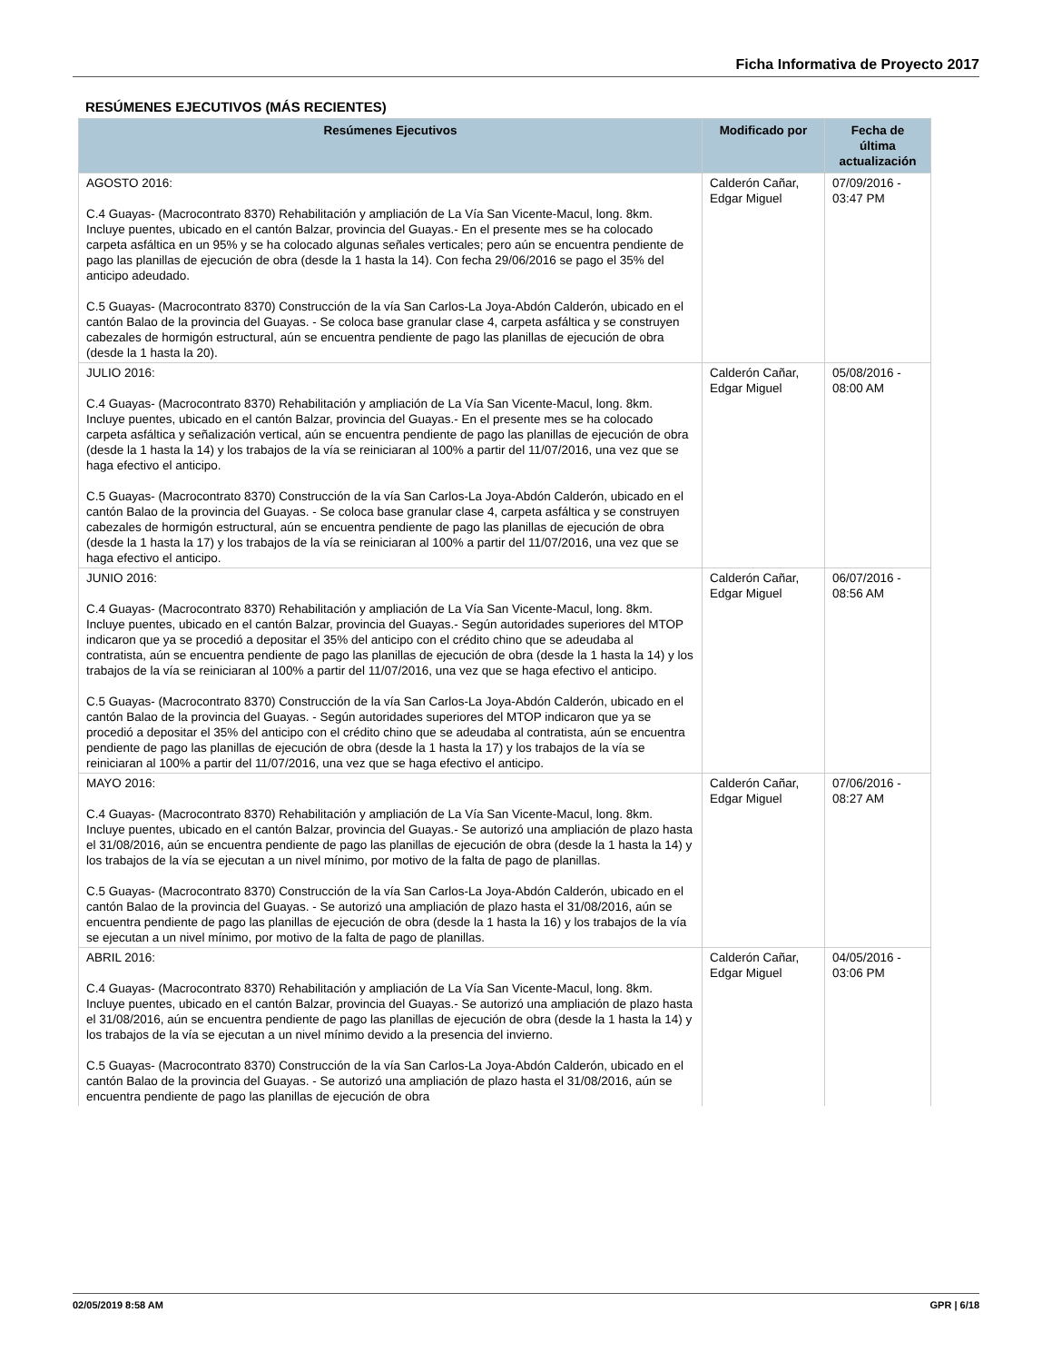Ficha Informativa de Proyecto 2017
RESÚMENES EJECUTIVOS (MÁS RECIENTES)
| Resúmenes Ejecutivos | Modificado por | Fecha de última actualización |
| --- | --- | --- |
| AGOSTO 2016: C.4 Guayas- (Macrocontrato 8370) Rehabilitación y ampliación de La Vía San Vicente-Macul, long. 8km. Incluye puentes, ubicado en el cantón Balzar, provincia del Guayas.- En el presente mes se ha colocado carpeta asfáltica en un 95% y se ha colocado algunas señales verticales; pero aún se encuentra pendiente de pago las planillas de ejecución de obra (desde la 1 hasta la 14). Con fecha 29/06/2016 se pago el 35% del anticipo adeudado. C.5 Guayas- (Macrocontrato 8370) Construcción de la vía San Carlos-La Joya-Abdón Calderón, ubicado en el cantón Balao de la provincia del Guayas. - Se coloca base granular clase 4, carpeta asfáltica y se construyen cabezales de hormigón estructural, aún se encuentra pendiente de pago las planillas de ejecución de obra (desde la 1 hasta la 20). | Calderón Cañar, Edgar Miguel | 07/09/2016 - 03:47 PM |
| JULIO 2016: C.4 Guayas- (Macrocontrato 8370) Rehabilitación y ampliación de La Vía San Vicente-Macul, long. 8km. Incluye puentes, ubicado en el cantón Balzar, provincia del Guayas.- En el presente mes se ha colocado carpeta asfáltica y señalización vertical, aún se encuentra pendiente de pago las planillas de ejecución de obra (desde la 1 hasta la 14) y los trabajos de la vía se reiniciaran al 100% a partir del 11/07/2016, una vez que se haga efectivo el anticipo. C.5 Guayas- (Macrocontrato 8370) Construcción de la vía San Carlos-La Joya-Abdón Calderón, ubicado en el cantón Balao de la provincia del Guayas. - Se coloca base granular clase 4, carpeta asfáltica y se construyen cabezales de hormigón estructural, aún se encuentra pendiente de pago las planillas de ejecución de obra (desde la 1 hasta la 17) y los trabajos de la vía se reiniciaran al 100% a partir del 11/07/2016, una vez que se haga efectivo el anticipo. | Calderón Cañar, Edgar Miguel | 05/08/2016 - 08:00 AM |
| JUNIO 2016: C.4 Guayas- (Macrocontrato 8370) Rehabilitación y ampliación de La Vía San Vicente-Macul, long. 8km. Incluye puentes, ubicado en el cantón Balzar, provincia del Guayas.- Según autoridades superiores del MTOP indicaron que ya se procedió a depositar el 35% del anticipo con el crédito chino que se adeudaba al contratista, aún se encuentra pendiente de pago las planillas de ejecución de obra (desde la 1 hasta la 14) y los trabajos de la vía se reiniciaran al 100% a partir del 11/07/2016, una vez que se haga efectivo el anticipo. C.5 Guayas- (Macrocontrato 8370) Construcción de la vía San Carlos-La Joya-Abdón Calderón, ubicado en el cantón Balao de la provincia del Guayas. - Según autoridades superiores del MTOP indicaron que ya se procedió a depositar el 35% del anticipo con el crédito chino que se adeudaba al contratista, aún se encuentra pendiente de pago las planillas de ejecución de obra (desde la 1 hasta la 17) y los trabajos de la vía se reiniciaran al 100% a partir del 11/07/2016, una vez que se haga efectivo el anticipo. | Calderón Cañar, Edgar Miguel | 06/07/2016 - 08:56 AM |
| MAYO 2016: C.4 Guayas- (Macrocontrato 8370) Rehabilitación y ampliación de La Vía San Vicente-Macul, long. 8km. Incluye puentes, ubicado en el cantón Balzar, provincia del Guayas.- Se autorizó una ampliación de plazo hasta el 31/08/2016, aún se encuentra pendiente de pago las planillas de ejecución de obra (desde la 1 hasta la 14) y los trabajos de la vía se ejecutan a un nivel mínimo, por motivo de la falta de pago de planillas. C.5 Guayas- (Macrocontrato 8370) Construcción de la vía San Carlos-La Joya-Abdón Calderón, ubicado en el cantón Balao de la provincia del Guayas. - Se autorizó una ampliación de plazo hasta el 31/08/2016, aún se encuentra pendiente de pago las planillas de ejecución de obra (desde la 1 hasta la 16) y los trabajos de la vía se ejecutan a un nivel mínimo, por motivo de la falta de pago de planillas. | Calderón Cañar, Edgar Miguel | 07/06/2016 - 08:27 AM |
| ABRIL 2016: C.4 Guayas- (Macrocontrato 8370) Rehabilitación y ampliación de La Vía San Vicente-Macul, long. 8km. Incluye puentes, ubicado en el cantón Balzar, provincia del Guayas.- Se autorizó una ampliación de plazo hasta el 31/08/2016, aún se encuentra pendiente de pago las planillas de ejecución de obra (desde la 1 hasta la 14) y los trabajos de la vía se ejecutan a un nivel mínimo devido a la presencia del invierno. C.5 Guayas- (Macrocontrato 8370) Construcción de la vía San Carlos-La Joya-Abdón Calderón, ubicado en el cantón Balao de la provincia del Guayas. - Se autorizó una ampliación de plazo hasta el 31/08/2016, aún se encuentra pendiente de pago las planillas de ejecución de obra | Calderón Cañar, Edgar Miguel | 04/05/2016 - 03:06 PM |
02/05/2019 8:58 AM GPR | 6/18